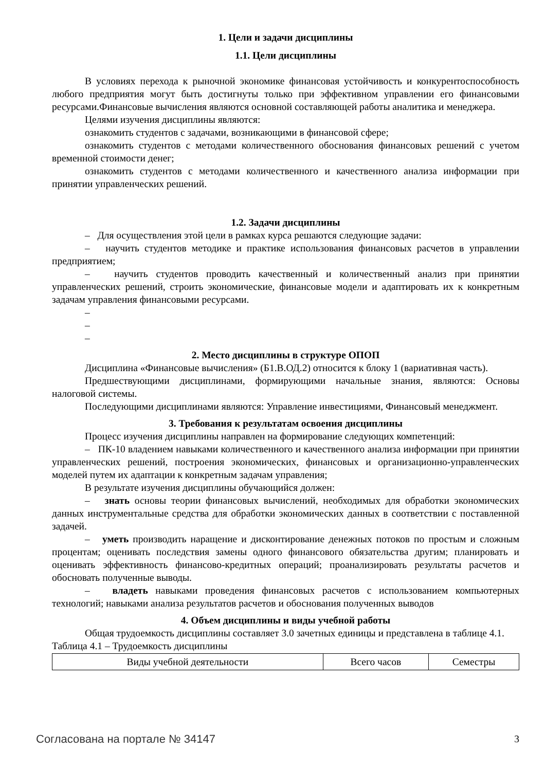1. Цели и задачи дисциплины
1.1. Цели дисциплины
В условиях перехода к рыночной экономике финансовая устойчивость и конкурентоспособность любого предприятия могут быть достигнуты только при эффективном управлении его финансовыми ресурсами.Финансовые вычисления являются основной составляющей работы аналитика и менеджера.
Целями изучения дисциплины являются:
ознакомить студентов с задачами, возникающими в финансовой сфере;
ознакомить студентов с методами количественного обоснования финансовых решений с учетом временной стоимости денег;
ознакомить студентов с методами количественного и качественного анализа информации при принятии управленческих решений.
1.2. Задачи дисциплины
– Для осуществления этой цели в рамках курса решаются следующие задачи:
– научить студентов методике и практике использования финансовых расчетов в управлении предприятием;
– научить студентов проводить качественный и количественный анализ при принятии управленческих решений, строить экономические, финансовые модели и адаптировать их к конкретным задачам управления финансовыми ресурсами.
–
–
–
2. Место дисциплины в структуре ОПОП
Дисциплина «Финансовые вычисления» (Б1.В.ОД.2) относится к блоку 1 (вариативная часть).
Предшествующими дисциплинами, формирующими начальные знания, являются: Основы налоговой системы.
Последующими дисциплинами являются: Управление инвестициями, Финансовый менеджмент.
3. Требования к результатам освоения дисциплины
Процесс изучения дисциплины направлен на формирование следующих компетенций:
– ПК-10 владением навыками количественного и качественного анализа информации при принятии управленческих решений, построения экономических, финансовых и организационно-управленческих моделей путем их адаптации к конкретным задачам управления;
В результате изучения дисциплины обучающийся должен:
– знать основы теории финансовых вычислений, необходимых для обработки экономических данных инструментальные средства для обработки экономических данных в соответствии с поставленной задачей.
– уметь производить наращение и дисконтирование денежных потоков по простым и сложным процентам; оценивать последствия замены одного финансового обязательства другим; планировать и оценивать эффективность финансово-кредитных операций; проанализировать результаты расчетов и обосновать полученные выводы.
– владеть навыками проведения финансовых расчетов с использованием компьютерных технологий; навыками анализа результатов расчетов и обоснования полученных выводов
4. Объем дисциплины и виды учебной работы
Общая трудоемкость дисциплины составляет 3.0 зачетных единицы и представлена в таблице 4.1.
Таблица 4.1 – Трудоемкость дисциплины
| Виды учебной деятельности | Всего часов | Семестры |
Согласована на портале № 34147 3